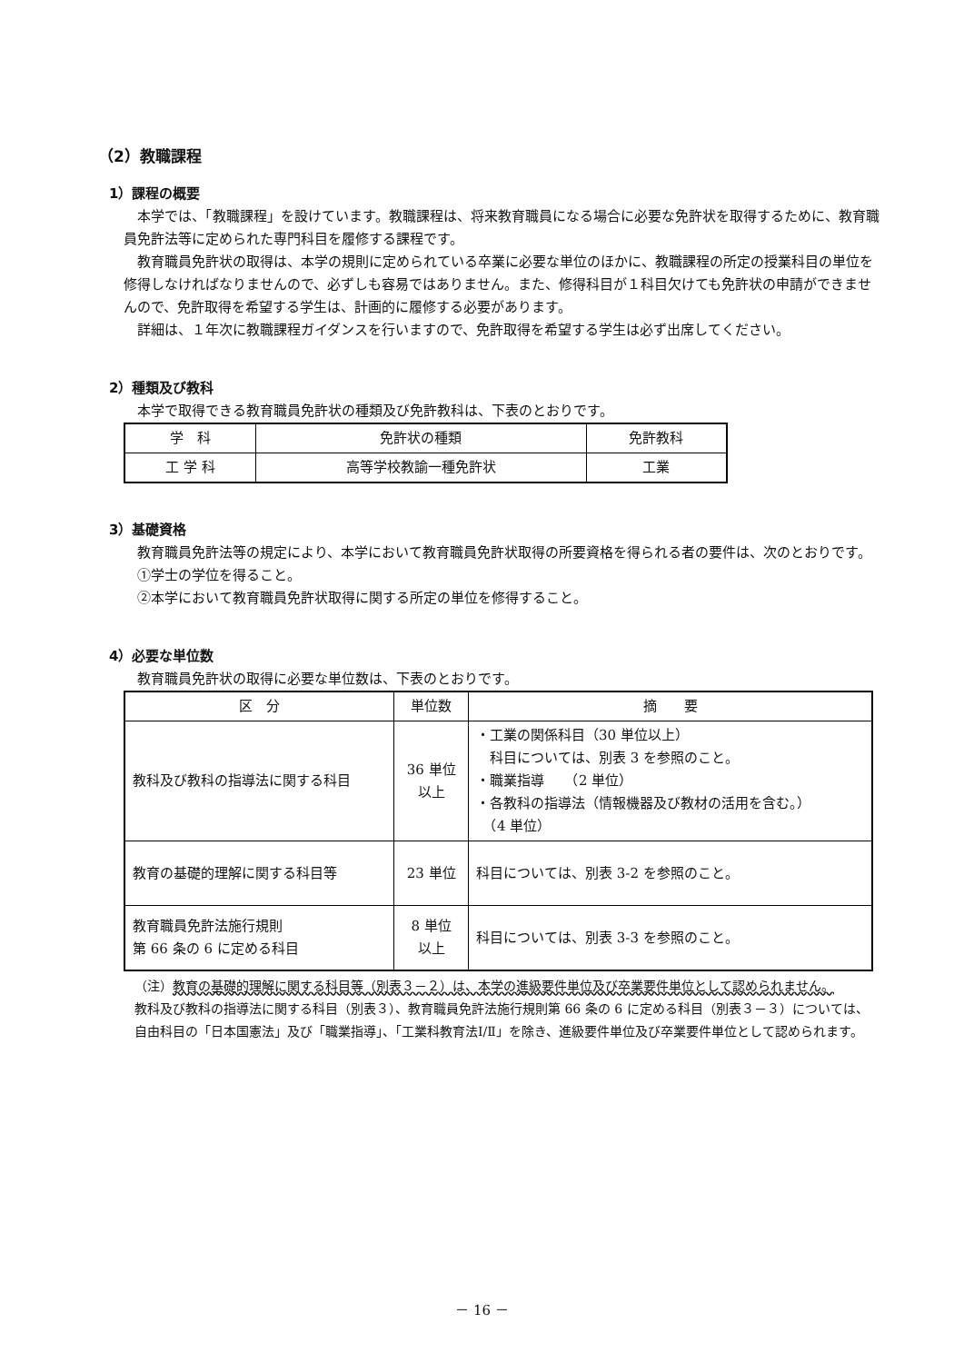（2）教職課程
1）課程の概要
本学では、「教職課程」を設けています。教職課程は、将来教育職員になる場合に必要な免許状を取得するために、教育職員免許法等に定められた専門科目を履修する課程です。
教育職員免許状の取得は、本学の規則に定められている卒業に必要な単位のほかに、教職課程の所定の授業科目の単位を修得しなければなりませんので、必ずしも容易ではありません。また、修得科目が１科目欠けても免許状の申請ができませんので、免許取得を希望する学生は、計画的に履修する必要があります。
詳細は、１年次に教職課程ガイダンスを行いますので、免許取得を希望する学生は必ず出席してください。
2）種類及び教科
本学で取得できる教育職員免許状の種類及び免許教科は、下表のとおりです。
| 学 科 | 免許状の種類 | 免許教科 |
| --- | --- | --- |
| 工 学 科 | 高等学校教諭一種免許状 | 工業 |
3）基礎資格
教育職員免許法等の規定により、本学において教育職員免許状取得の所要資格を得られる者の要件は、次のとおりです。
①学士の学位を得ること。
②本学において教育職員免許状取得に関する所定の単位を修得すること。
4）必要な単位数
教育職員免許状の取得に必要な単位数は、下表のとおりです。
| 区 分 | 単位数 | 摘 要 |
| --- | --- | --- |
| 教科及び教科の指導法に関する科目 | 36 単位 以上 | ・工業の関係科目（30 単位以上） 科目については、別表 3 を参照のこと。 ・職業指導 （2 単位） ・各教科の指導法（情報機器及び教材の活用を含む。） （4 単位） |
| 教育の基礎的理解に関する科目等 | 23 単位 | 科目については、別表 3-2 を参照のこと。 |
| 教育職員免許法施行規則 第 66 条の 6 に定める科目 | 8 単位 以上 | 科目については、別表 3-3 を参照のこと。 |
（注）教育の基礎的理解に関する科目等（別表３－２）は、本学の進級要件単位及び卒業要件単位として認められません。
教科及び教科の指導法に関する科目（別表３）、教育職員免許法施行規則第 66 条の 6 に定める科目（別表３－３）については、自由科目の「日本国憲法」及び「職業指導」、「工業科教育法Ⅰ/Ⅱ」を除き、進級要件単位及び卒業要件単位として認められます。
－ 16 －